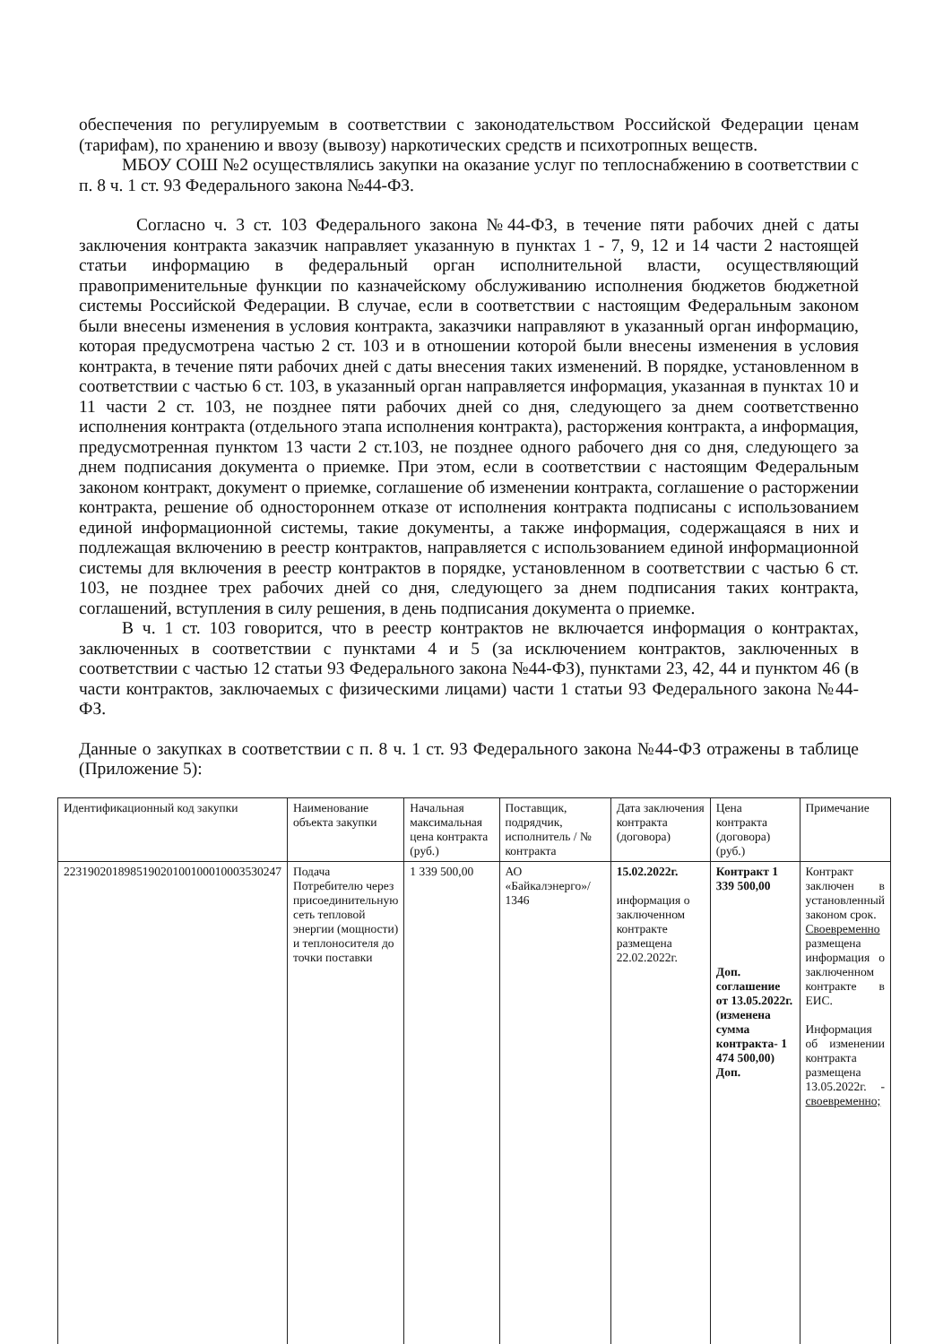обеспечения по регулируемым в соответствии с законодательством Российской Федерации ценам (тарифам), по хранению и ввозу (вывозу) наркотических средств и психотропных веществ.
МБОУ СОШ №2 осуществлялись закупки на оказание услуг по теплоснабжению в соответствии с п. 8 ч. 1 ст. 93 Федерального закона №44-ФЗ.
Согласно ч. 3 ст. 103 Федерального закона №44-ФЗ, в течение пяти рабочих дней с даты заключения контракта заказчик направляет указанную в пунктах 1 - 7, 9, 12 и 14 части 2 настоящей статьи информацию в федеральный орган исполнительной власти, осуществляющий правоприменительные функции по казначейскому обслуживанию исполнения бюджетов бюджетной системы Российской Федерации. В случае, если в соответствии с настоящим Федеральным законом были внесены изменения в условия контракта, заказчики направляют в указанный орган информацию, которая предусмотрена частью 2 ст. 103 и в отношении которой были внесены изменения в условия контракта, в течение пяти рабочих дней с даты внесения таких изменений. В порядке, установленном в соответствии с частью 6 ст. 103, в указанный орган направляется информация, указанная в пунктах 10 и 11 части 2 ст. 103, не позднее пяти рабочих дней со дня, следующего за днем соответственно исполнения контракта (отдельного этапа исполнения контракта), расторжения контракта, а информация, предусмотренная пунктом 13 части 2 ст.103, не позднее одного рабочего дня со дня, следующего за днем подписания документа о приемке. При этом, если в соответствии с настоящим Федеральным законом контракт, документ о приемке, соглашение об изменении контракта, соглашение о расторжении контракта, решение об одностороннем отказе от исполнения контракта подписаны с использованием единой информационной системы, такие документы, а также информация, содержащаяся в них и подлежащая включению в реестр контрактов, направляется с использованием единой информационной системы для включения в реестр контрактов в порядке, установленном в соответствии с частью 6 ст. 103, не позднее трех рабочих дней со дня, следующего за днем подписания таких контракта, соглашений, вступления в силу решения, в день подписания документа о приемке.
В ч. 1 ст. 103 говорится, что в реестр контрактов не включается информация о контрактах, заключенных в соответствии с пунктами 4 и 5 (за исключением контрактов, заключенных в соответствии с частью 12 статьи 93 Федерального закона №44-ФЗ), пунктами 23, 42, 44 и пунктом 46 (в части контрактов, заключаемых с физическими лицами) части 1 статьи 93 Федерального закона №44-ФЗ.
Данные о закупках в соответствии с п. 8 ч. 1 ст. 93 Федерального закона №44-ФЗ отражены в таблице (Приложение 5):
| Идентификационный код закупки | Наименование объекта закупки | Начальная максимальная цена контракта (руб.) | Поставщик, подрядчик, исполнитель / № контракта | Дата заключения контракта (договора) | Цена контракта (договора) (руб.) | Примечание |
| 223190201898519020100100010003530247 | Подача Потребителю через присоединительную сеть тепловой энергии (мощности) и теплоносителя до точки поставки | 1 339 500,00 | АО «Байкалэнерго»/ 1346 | 15.02.2022г. информация о заключенном контракте размещена 22.02.2022г. | Контракт 1 339 500,00 Доп. соглашение от 13.05.2022г. (изменена сумма контракта- 1 474 500,00) Доп. | Контракт заключен в установленный законом срок. Своевременно размещена информация о заключенном контракте в ЕИС. Информация об изменении контракта размещена 13.05.2022г. - своевременно; |